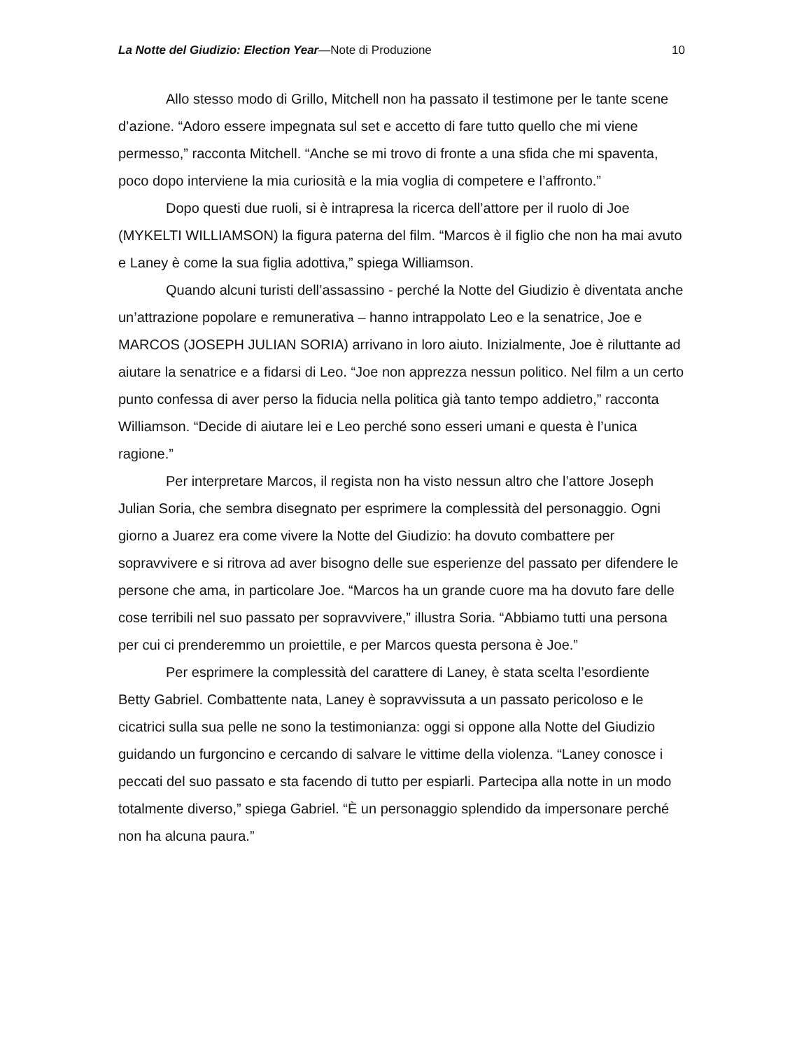La Notte del Giudizio: Election Year—Note di Produzione 10
Allo stesso modo di Grillo, Mitchell non ha passato il testimone per le tante scene d’azione. “Adoro essere impegnata sul set e accetto di fare tutto quello che mi viene permesso,” racconta Mitchell. “Anche se mi trovo di fronte a una sfida che mi spaventa, poco dopo interviene la mia curiosità e la mia voglia di competere e l’affronto.”
Dopo questi due ruoli, si è intrapresa la ricerca dell’attore per il ruolo di Joe (MYKELTI WILLIAMSON) la figura paterna del film. “Marcos è il figlio che non ha mai avuto e Laney è come la sua figlia adottiva,” spiega Williamson.
Quando alcuni turisti dell’assassino - perché la Notte del Giudizio è diventata anche un’attrazione popolare e remunerativa – hanno intrappolato Leo e la senatrice, Joe e MARCOS (JOSEPH JULIAN SORIA) arrivano in loro aiuto. Inizialmente, Joe è riluttante ad aiutare la senatrice e a fidarsi di Leo. “Joe non apprezza nessun politico. Nel film a un certo punto confessa di aver perso la fiducia nella politica già tanto tempo addietro,” racconta Williamson. “Decide di aiutare lei e Leo perché sono esseri umani e questa è l’unica ragione.”
Per interpretare Marcos, il regista non ha visto nessun altro che l’attore Joseph Julian Soria, che sembra disegnato per esprimere la complessità del personaggio. Ogni giorno a Juarez era come vivere la Notte del Giudizio: ha dovuto combattere per sopravvivere e si ritrova ad aver bisogno delle sue esperienze del passato per difendere le persone che ama, in particolare Joe. “Marcos ha un grande cuore ma ha dovuto fare delle cose terribili nel suo passato per sopravvivere,” illustra Soria. “Abbiamo tutti una persona per cui ci prenderemmo un proiettile, e per Marcos questa persona è Joe.”
Per esprimere la complessità del carattere di Laney, è stata scelta l’esordiente Betty Gabriel. Combattente nata, Laney è sopravvissuta a un passato pericoloso e le cicatrici sulla sua pelle ne sono la testimonianza: oggi si oppone alla Notte del Giudizio guidando un furgoncino e cercando di salvare le vittime della violenza. “Laney conosce i peccati del suo passato e sta facendo di tutto per espiarli. Partecipa alla notte in un modo totalmente diverso,” spiega Gabriel. “È un personaggio splendido da impersonare perché non ha alcuna paura.”